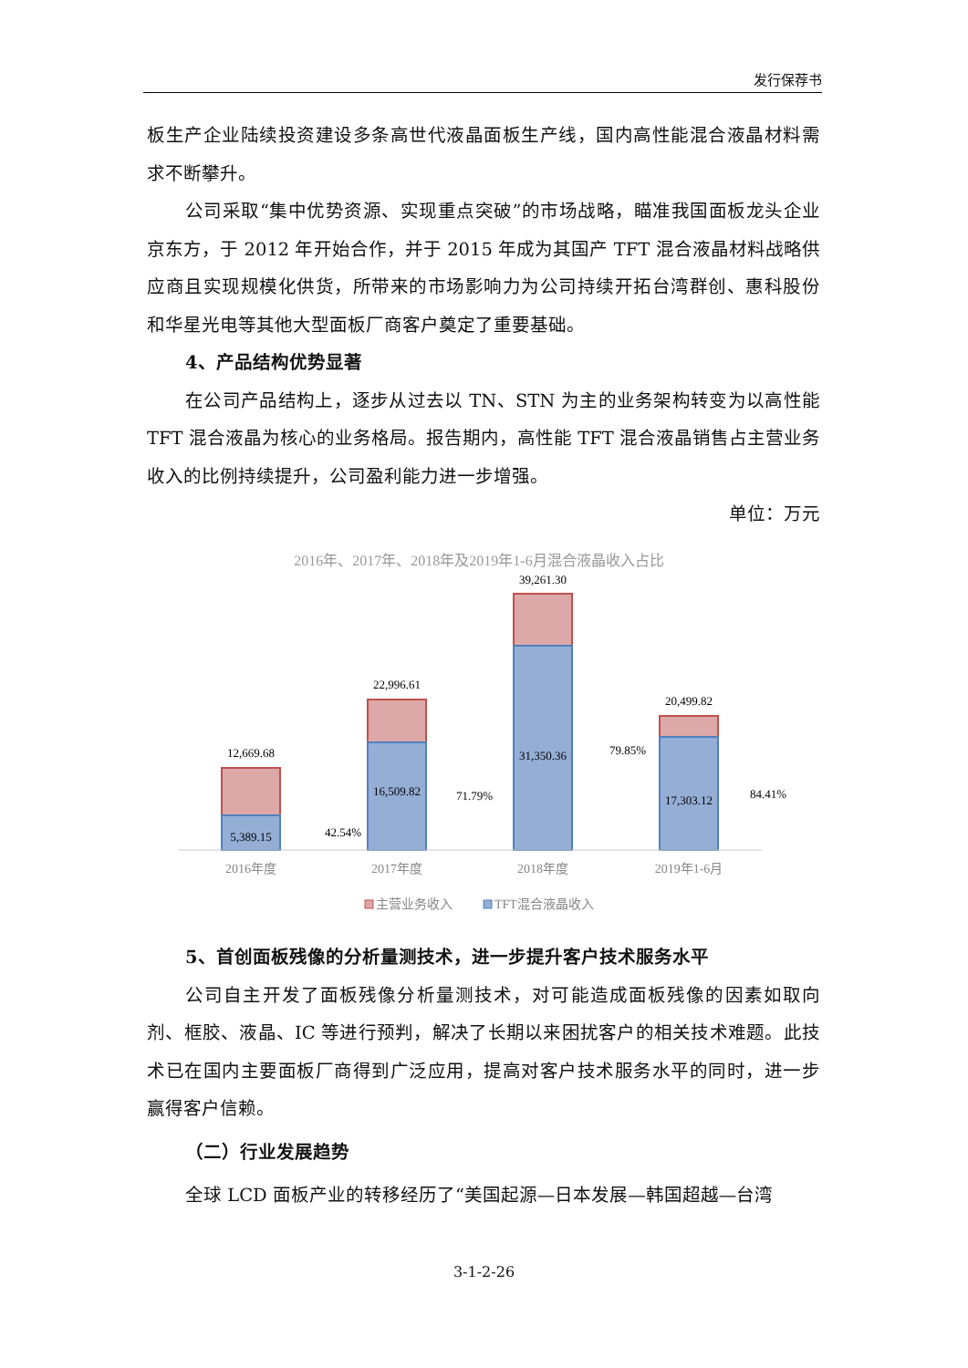发行保荐书
板生产企业陆续投资建设多条高世代液晶面板生产线，国内高性能混合液晶材料需求不断攀升。
公司采取“集中优势资源、实现重点突破”的市场战略，瞄准我国面板龙头企业京东方，于 2012 年开始合作，并于 2015 年成为其国产 TFT 混合液晶材料战略供应商且实现规模化供货，所带来的市场影响力为公司持续开拓台湾群创、惠科股份和华星光电等其他大型面板厂商客户奠定了重要基础。
4、产品结构优势显著
在公司产品结构上，逐步从过去以 TN、STN 为主的业务架构转变为以高性能 TFT 混合液晶为核心的业务格局。报告期内，高性能 TFT 混合液晶销售占主营业务收入的比例持续提升，公司盈利能力进一步增强。
单位：万元
2016年、2017年、2018年及2019年1-6月混合液晶收入占比
12,669.68
5,389.15
42.54%
22,996.61
16,509.82
71.79%
39,261.30
31,350.36
79.85%
20,499.82
17,303.12
84.41%
2016年度
2017年度
2018年度
2019年1-6月
主营业务收入
TFT混合液晶收入
5、首创面板残像的分析量测技术，进一步提升客户技术服务水平
公司自主开发了面板残像分析量测技术，对可能造成面板残像的因素如取向剂、框胶、液晶、IC 等进行预判，解决了长期以来困扰客户的相关技术难题。此技术已在国内主要面板厂商得到广泛应用，提高对客户技术服务水平的同时，进一步赢得客户信赖。
（二）行业发展趋势
全球 LCD 面板产业的转移经历了“美国起源—日本发展—韩国超越—台湾
3-1-2-26